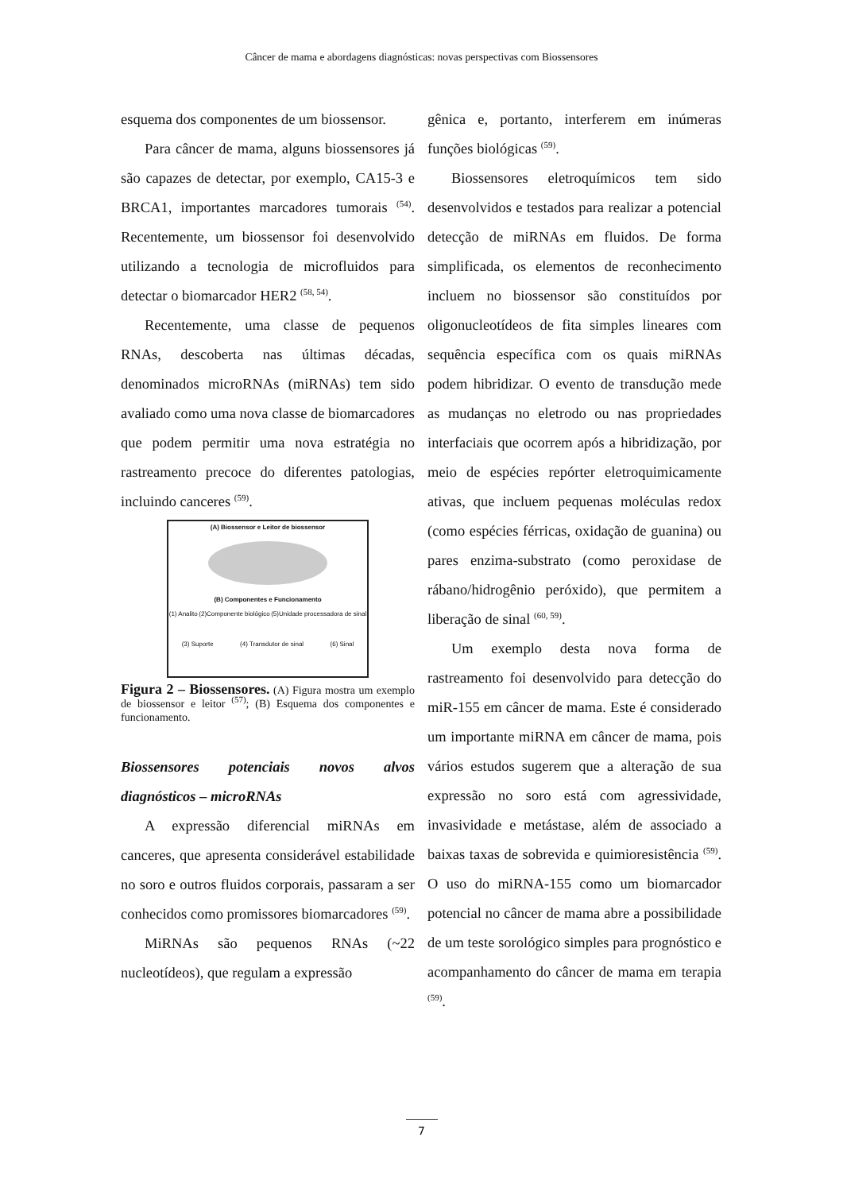Câncer de mama e abordagens diagnósticas: novas perspectivas com Biossensores
esquema dos componentes de um biossensor.
Para câncer de mama, alguns biossensores já são capazes de detectar, por exemplo, CA15-3 e BRCA1, importantes marcadores tumorais <sup>(54)</sup>. Recentemente, um biossensor foi desenvolvido utilizando a tecnologia de microfluidos para detectar o biomarcador HER2 <sup>(58, 54)</sup>.
Recentemente, uma classe de pequenos RNAs, descoberta nas últimas décadas, denominados microRNAs (miRNAs) tem sido avaliado como uma nova classe de biomarcadores que podem permitir uma nova estratégia no rastreamento precoce do diferentes patologias, incluindo canceres <sup>(59)</sup>.
(A) Biossensor e Leitor de biossensor
(B) Componentes e Funcionamento
(1) Analito (2)Componente biológico (5)Unidade processadora de sinal
(3) Suporte (4) Transdutor de sinal (6) Sinal
Figura 2 – Biossensores. (A) Figura mostra um exemplo de biossensor e leitor <sup>(57)</sup>; (B) Esquema dos componentes e funcionamento.
Biossensores potenciais novos alvos diagnósticos – microRNAs
A expressão diferencial miRNAs em canceres, que apresenta considerável estabilidade no soro e outros fluidos corporais, passaram a ser conhecidos como promissores biomarcadores <sup>(59)</sup>.
MiRNAs são pequenos RNAs (~22 nucleotídeos), que regulam a expressão
gênica e, portanto, interferem em inúmeras funções biológicas <sup>(59)</sup>.
Biossensores eletroquímicos tem sido desenvolvidos e testados para realizar a potencial detecção de miRNAs em fluidos. De forma simplificada, os elementos de reconhecimento incluem no biossensor são constituídos por oligonucleotídeos de fita simples lineares com sequência específica com os quais miRNAs podem hibridizar. O evento de transdução mede as mudanças no eletrodo ou nas propriedades interfaciais que ocorrem após a hibridização, por meio de espécies repórter eletroquimicamente ativas, que incluem pequenas moléculas redox (como espécies férricas, oxidação de guanina) ou pares enzima-substrato (como peroxidase de rábano/hidrogênio peróxido), que permitem a liberação de sinal <sup>(60, 59)</sup>.
Um exemplo desta nova forma de rastreamento foi desenvolvido para detecção do miR-155 em câncer de mama. Este é considerado um importante miRNA em câncer de mama, pois vários estudos sugerem que a alteração de sua expressão no soro está com agressividade, invasividade e metástase, além de associado a baixas taxas de sobrevida e quimioresistência <sup>(59)</sup>. O uso do miRNA-155 como um biomarcador potencial no câncer de mama abre a possibilidade de um teste sorológico simples para prognóstico e acompanhamento do câncer de mama em terapia <sup>(59)</sup>.
7